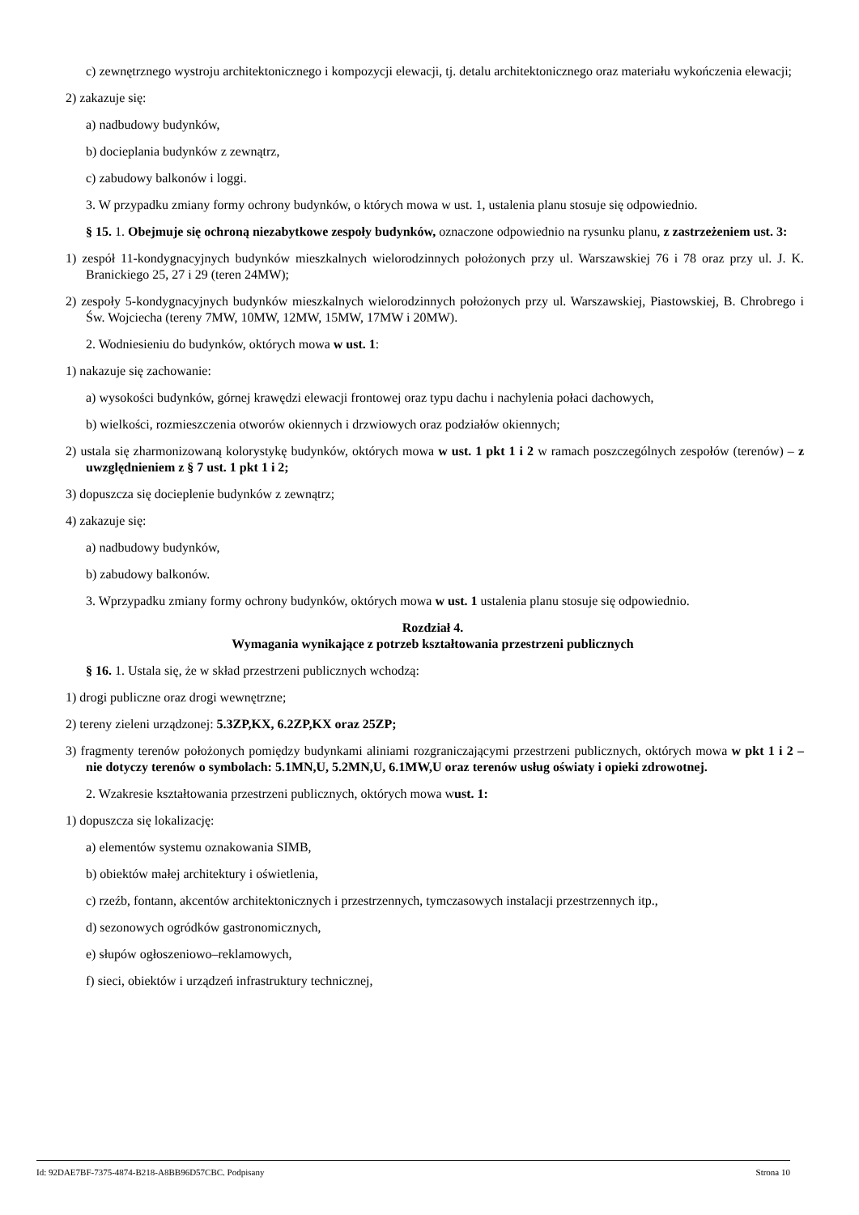c) zewnętrznego wystroju architektonicznego i kompozycji elewacji, tj. detalu architektonicznego oraz materiału wykończenia elewacji;
2) zakazuje się:
a) nadbudowy budynków,
b) docieplania budynków z zewnątrz,
c) zabudowy balkonów i loggi.
3. W przypadku zmiany formy ochrony budynków, o których mowa w ust. 1, ustalenia planu stosuje się odpowiednio.
§ 15. 1. Obejmuje się ochroną niezabytkowe zespoły budynków, oznaczone odpowiednio na rysunku planu, z zastrzeżeniem ust. 3:
1) zespół 11-kondygnacyjnych budynków mieszkalnych wielorodzinnych położonych przy ul. Warszawskiej 76 i 78 oraz przy ul. J. K. Branickiego 25, 27 i 29 (teren 24MW);
2) zespoły 5-kondygnacyjnych budynków mieszkalnych wielorodzinnych położonych przy ul. Warszawskiej, Piastowskiej, B. Chrobrego i Św. Wojciecha (tereny 7MW, 10MW, 12MW, 15MW, 17MW i 20MW).
2. Wodniesieniu do budynków, októrych mowa w ust. 1:
1) nakazuje się zachowanie:
a) wysokości budynków, górnej krawędzi elewacji frontowej oraz typu dachu i nachylenia połaci dachowych,
b) wielkości, rozmieszczenia otworów okiennych i drzwiowych oraz podziałów okiennych;
2) ustala się zharmonizowaną kolorystykę budynków, októrych mowa w ust. 1 pkt 1 i 2 w ramach poszczególnych zespołów (terenów) – z uwzględnieniem z § 7 ust. 1 pkt 1 i 2;
3) dopuszcza się docieplenie budynków z zewnątrz;
4) zakazuje się:
a) nadbudowy budynków,
b) zabudowy balkonów.
3. Wprzypadku zmiany formy ochrony budynków, októrych mowa w ust. 1 ustalenia planu stosuje się odpowiednio.
Rozdział 4.
Wymagania wynikające z potrzeb kształtowania przestrzeni publicznych
§ 16. 1. Ustala się, że w skład przestrzeni publicznych wchodzą:
1) drogi publiczne oraz drogi wewnętrzne;
2) tereny zieleni urządzonej: 5.3ZP,KX, 6.2ZP,KX oraz 25ZP;
3) fragmenty terenów położonych pomiędzy budynkami aliniami rozgraniczającymi przestrzeni publicznych, októrych mowa w pkt 1 i 2 – nie dotyczy terenów o symbolach: 5.1MN,U, 5.2MN,U, 6.1MW,U oraz terenów usług oświaty i opieki zdrowotnej.
2. Wzakresie kształtowania przestrzeni publicznych, októrych mowa wust. 1:
1) dopuszcza się lokalizację:
a) elementów systemu oznakowania SIMB,
b) obiektów małej architektury i oświetlenia,
c) rzeźb, fontann, akcentów architektonicznych i przestrzennych, tymczasowych instalacji przestrzennych itp.,
d) sezonowych ogródków gastronomicznych,
e) słupów ogłoszeniowo–reklamowych,
f) sieci, obiektów i urządzeń infrastruktury technicznej,
Id: 92DAE7BF-7375-4874-B218-A8BB96D57CBC. Podpisany Strona 10